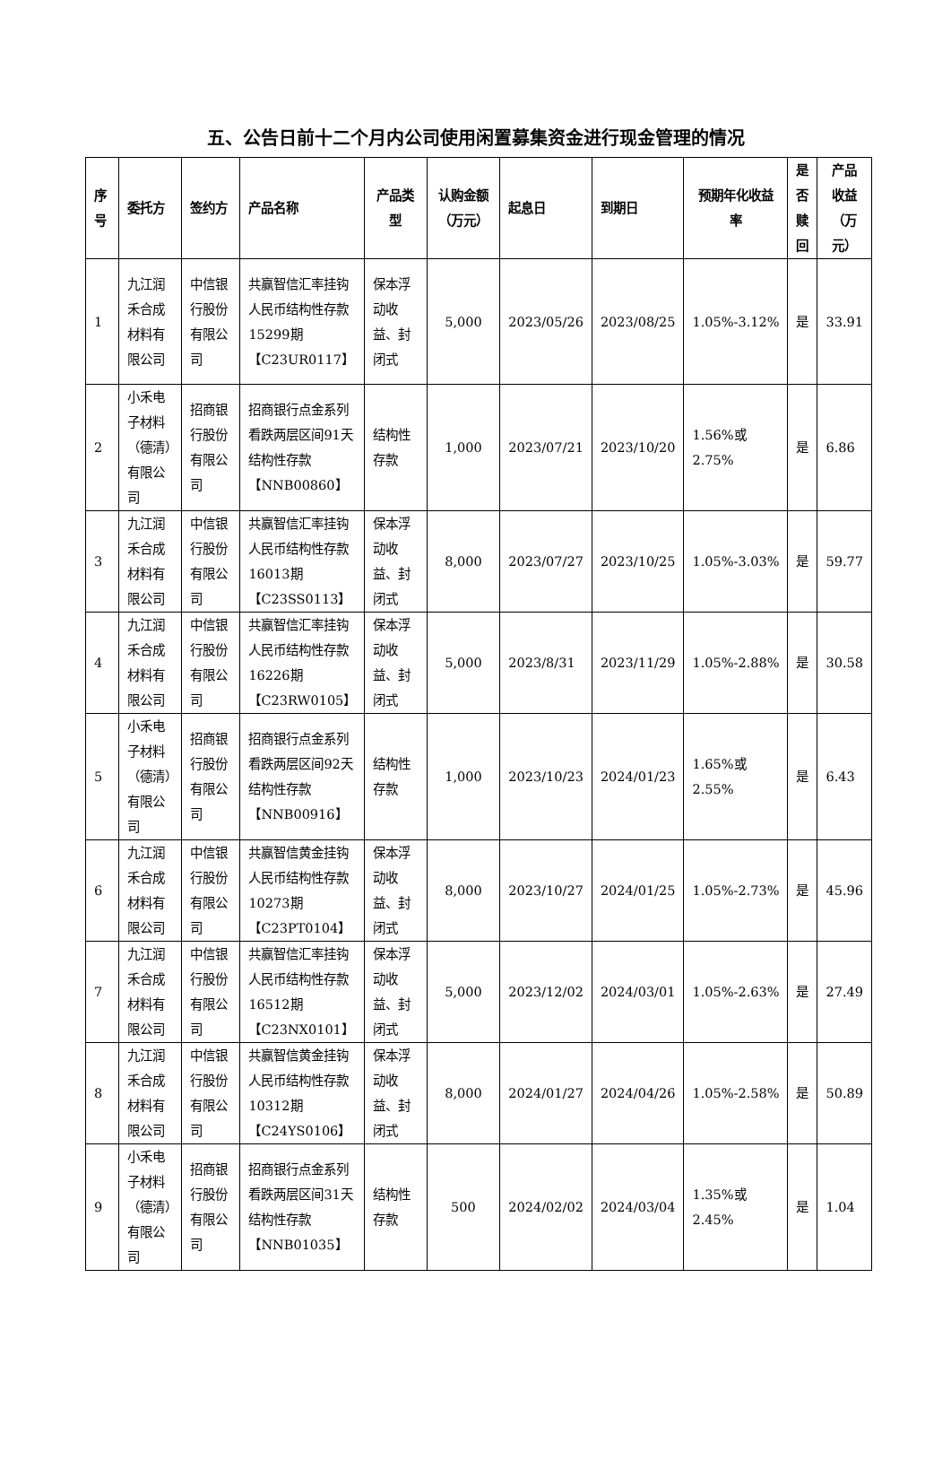五、公告日前十二个月内公司使用闲置募集资金进行现金管理的情况
| 序号 | 委托方 | 签约方 | 产品名称 | 产品类型 | 认购金额（万元） | 起息日 | 到期日 | 预期年化收益率 | 是否赎回 | 产品收益（万元） |
| --- | --- | --- | --- | --- | --- | --- | --- | --- | --- | --- |
| 1 | 九江润禾合成材料有限公司 | 中信银行股份有限公司 | 共赢智信汇率挂钩人民币结构性存款15299期【C23UR0117】 | 保本浮动收益、封闭式 | 5,000 | 2023/05/26 | 2023/08/25 | 1.05%-3.12% | 是 | 33.91 |
| 2 | 小禾电子材料（德清）有限公司 | 招商银行股份有限公司 | 招商银行点金系列看跌两层区间91天结构性存款【NNB00860】 | 结构性存款 | 1,000 | 2023/07/21 | 2023/10/20 | 1.56%或2.75% | 是 | 6.86 |
| 3 | 九江润禾合成材料有限公司 | 中信银行股份有限公司 | 共赢智信汇率挂钩人民币结构性存款16013期【C23SS0113】 | 保本浮动收益、封闭式 | 8,000 | 2023/07/27 | 2023/10/25 | 1.05%-3.03% | 是 | 59.77 |
| 4 | 九江润禾合成材料有限公司 | 中信银行股份有限公司 | 共赢智信汇率挂钩人民币结构性存款16226期【C23RW0105】 | 保本浮动收益、封闭式 | 5,000 | 2023/8/31 | 2023/11/29 | 1.05%-2.88% | 是 | 30.58 |
| 5 | 小禾电子材料（德清）有限公司 | 招商银行股份有限公司 | 招商银行点金系列看跌两层区间92天结构性存款【NNB00916】 | 结构性存款 | 1,000 | 2023/10/23 | 2024/01/23 | 1.65%或2.55% | 是 | 6.43 |
| 6 | 九江润禾合成材料有限公司 | 中信银行股份有限公司 | 共赢智信黄金挂钩人民币结构性存款10273期【C23PT0104】 | 保本浮动收益、封闭式 | 8,000 | 2023/10/27 | 2024/01/25 | 1.05%-2.73% | 是 | 45.96 |
| 7 | 九江润禾合成材料有限公司 | 中信银行股份有限公司 | 共赢智信汇率挂钩人民币结构性存款16512期【C23NX0101】 | 保本浮动收益、封闭式 | 5,000 | 2023/12/02 | 2024/03/01 | 1.05%-2.63% | 是 | 27.49 |
| 8 | 九江润禾合成材料有限公司 | 中信银行股份有限公司 | 共赢智信黄金挂钩人民币结构性存款10312期【C24YS0106】 | 保本浮动收益、封闭式 | 8,000 | 2024/01/27 | 2024/04/26 | 1.05%-2.58% | 是 | 50.89 |
| 9 | 小禾电子材料（德清）有限公司 | 招商银行股份有限公司 | 招商银行点金系列看跌两层区间31天结构性存款【NNB01035】 | 结构性存款 | 500 | 2024/02/02 | 2024/03/04 | 1.35%或2.45% | 是 | 1.04 |